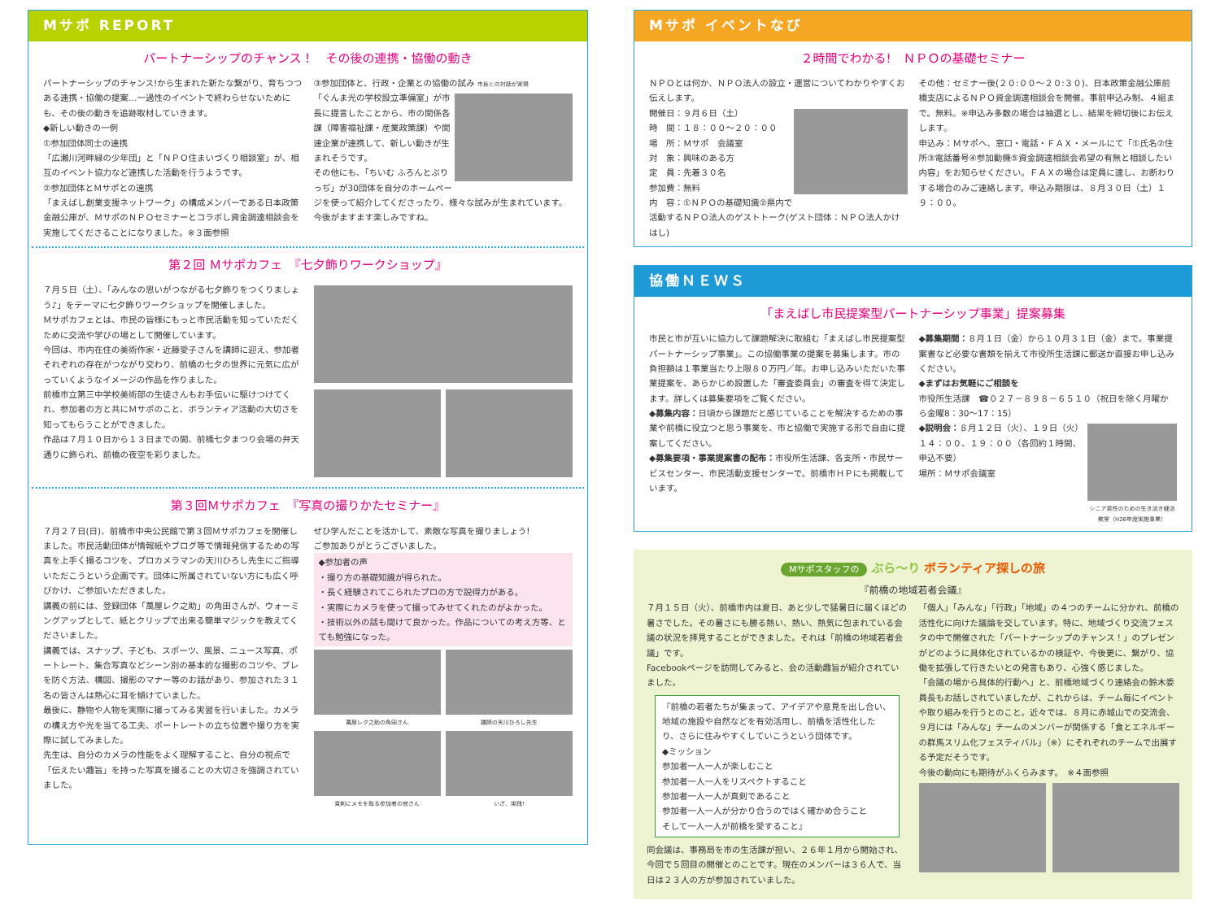Mサポ REPORT
パートナーシップのチャンス！　その後の連携・協働の動き
パートナーシップのチャンス!から生まれた新たな繋がり、育ちつつある連携・協働の提案…一過性のイベントで終わらせないためにも、その後の動きを追跡取材していきます。
◆新しい動きの一例
①参加団体同士の連携
「広瀬川河畔緑の少年団」と「ＮＰＯ住まいづくり相談室」が、相互のイベント協力など連携した活動を行うようです。
②参加団体とＭサポとの連携
「まえばし創業支援ネットワーク」の構成メンバーである日本政策金融公庫が、ＭサポのＮＰＯセミナーとコラボし資金調達相談会を実施してくださることになりました。※３面参照
③参加団体と、行政・企業との協働の試み 市長との対話が実現
「ぐんま光の学校設立準備室」が市長に提言したことから、市の関係各課（障害福祉課・産業政策課）や関連企業が連携して、新しい動きが生まれそうです。
その他にも、「ちいむ ふろんとぶりっぢ」が30団体を自分のホームページを使って紹介してくださったり、様々な試みが生まれています。
今後がますます楽しみですね。
第２回 Ｍサポカフェ　『七夕飾りワークショップ』
７月５日（土）、「みんなの思いがつながる七夕飾りをつくりましょう♪」をテーマに七夕飾りワークショップを開催しました。
Ｍサポカフェとは、市民の皆様にもっと市民活動を知っていただくために交流や学びの場として開催しています。
今回は、市内在住の美術作家・近藤愛子さんを講師に迎え、参加者それぞれの存在がつながり交わり、前橋の七夕の世界に元気に広がっていくようなイメージの作品を作りました。
前橋市立第三中学校美術部の生徒さんもお手伝いに駆けつけてくれ、参加者の方と共にＭサポのこと、ボランティア活動の大切さを知ってもらうことができました。
作品は７月１０日から１３日までの間、前橋七夕まつり会場の弁天通りに飾られ、前橋の夜空を彩りました。
第３回Ｍサポカフェ　『写真の撮りかたセミナー』
７月２７日(日)、前橋市中央公民館で第３回Ｍサポカフェを開催しました。市民活動団体が情報紙やブログ等で情報発信するための写真を上手く撮るコツを、プロカメラマンの天川ひろし先生にご指導いただこうという企画です。団体に所属されていない方にも広く呼びかけ、ご参加いただきました。
講義の前には、登録団体「萬屋レク之助」の角田さんが、ウォーミングアップとして、紙とクリップで出来る簡単マジックを教えてくださいました。
講義では、スナップ、子ども、スポーツ、風景、ニュース写真、ポートレート、集合写真などシーン別の基本的な撮影のコツや、ブレを防ぐ方法、構図、撮影のマナー等のお話があり、参加された３１名の皆さんは熱心に耳を傾けていました。
最後に、静物や人物を実際に撮ってみる実習を行いました。カメラの構え方や光を当てる工夫、ポートレートの立ち位置や撮り方を実際に試してみました。
先生は、自分のカメラの性能をよく理解すること、自分の視点で「伝えたい趣旨」を持った写真を撮ることの大切さを強調されていました。
ぜひ学んだことを活かして、素敵な写真を撮りましょう!
ご参加ありがとうございました。
◆参加者の声
・撮り方の基礎知識が得られた。
・長く経験されてこられたプロの方で説得力がある。
・実際にカメラを使って撮ってみせてくれたのがよかった。
・技術以外の話も聞けて良かった。作品についての考え方等、とても勉強になった。
萬屋レク之助の角田さん 講師の天川ひろし先生
真剣にメモを取る参加者の皆さん いざ、実践!
Mサポ イベントなび
２時間でわかる!　ＮＰＯの基礎セミナー
ＮＰＯとは何か、ＮＰＯ法人の設立・運営についてわかりやすくお伝えします。
開催日：９月６日（土）
時　間：１８：００～２０：００
場　所：Ｍサポ　会議室
対　象：興味のある方
定　員：先着３０名
参加費：無料
内　容：①ＮＰＯの基礎知識②県内で活動するＮＰＯ法人のゲストトーク(ゲスト団体：ＮＰＯ法人かけはし)
その他：セミナー後(２０:００～２０:３０)、日本政策金融公庫前橋支店によるＮＰＯ資金調達相談会を開催。事前申込み制、４組まで。無料。※申込み多数の場合は抽選とし、結果を締切後にお伝えします。
申込み：Ｍサポへ、窓口・電話・ＦＡＸ・メールにて「①氏名②住所③電話番号④参加動機⑤資金調達相談会希望の有無と相談したい内容」をお知らせください。ＦＡＸの場合は定員に達し、お断わりする場合のみご連絡します。申込み期限は、８月３０日（土）１９：００。
協働ＮＥＷＳ
「まえばし市民提案型パートナーシップ事業」提案募集
市民と市が互いに協力して課題解決に取組む「まえばし市民提案型パートナーシップ事業」。この協働事業の提案を募集します。市の負担額は１事業当たり上限８０万円／年。お申し込みいただいた事業提案を、あらかじめ設置した「審査委員会」の審査を得て決定します。詳しくは募集要項をご覧ください。
◆募集内容：日頃から課題だと感じていることを解決するための事業や前橋に役立つと思う事業を、市と協働で実施する形で自由に提案してください。
◆募集要項・事業提案書の配布：市役所生活課、各支所・市民サービスセンター、市民活動支援センターで。前橋市ＨＰにも掲載しています。
◆募集期間：８月１日（金）から１０月３１日（金）まで。事業提案書など必要な書類を揃えて市役所生活課に郵送か直接お申し込みください。
◆まずはお気軽にご相談を
市役所生活課　☎０２７－８９８－６５１０（祝日を除く月曜から金曜8：30～17：15）
シニア男性のための生き活き健活教室（H26年度実施事業）
◆説明会：８月１２日（火）、１９日（火）１４：００、１９：００（各回約１時間、申込不要）
場所：Ｍサポ会議室
Mサポスタッフの ぶら～り ボランティア探しの旅
『前橋の地域若者会議』
７月１５日（火）、前橋市内は夏日、あと少しで猛暑日に届くほどの暑さでした。その暑さにも勝る熱い、熱い、熱気に包まれている会議の状況を拝見することができました。それは「前橋の地域若者会議」です。
Facebookページを訪問してみると、会の活動趣旨が紹介されていました。
『前橋の若者たちが集まって、アイデアや意見を出し合い、地域の施設や自然などを有効活用し、前橋を活性化したり、さらに住みやすくしていこうという団体です。
◆ミッション
参加者一人一人が楽しむこと
参加者一人一人をリスペクトすること
参加者一人一人が真剣であること
参加者一人一人が分かり合うのではく確かめ合うこと
そして一人一人が前橋を愛すること』
同会議は、事務局を市の生活課が担い、２６年１月から開始され、今回で５回目の開催とのことです。現在のメンバーは３６人で、当日は２３人の方が参加されていました。
「個人」「みんな」「行政」「地域」の４つのチームに分かれ、前橋の活性化に向けた議論を交しています。特に、地域づくり交流フェスタの中で開催された「パートナーシップのチャンス！」のプレゼンがどのように具体化されているかの検証や、今後更に、繋がり、協働を拡張して行きたいとの発言もあり、心強く感じました。
「会議の場から具体的行動へ」と、前橋地域づくり連絡会の鈴木委員長もお話しされていましたが、これからは、チーム毎にイベントや取り組みを行うとのこと。近々では、８月に赤城山での交流会、９月には「みんな」チームのメンバーが関係する「食とエネルギーの群馬スリム化フェスティバル」（※）にそれぞれのチームで出展する予定だそうです。
今後の動向にも期待がふくらみます。　※４面参照